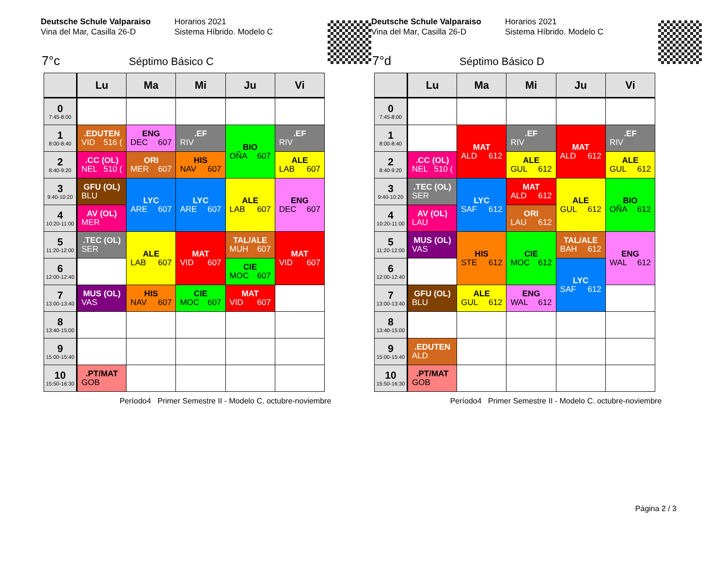Deutsche Schule Valparaiso
Vina del Mar, Casilla 26-D
Horarios 2021
Sistema Híbrido. Modelo C
7°c Séptimo Básico C
| | Lu | Ma | Mi | Ju | Vi |
| --- | --- | --- | --- | --- | --- |
| 0 7:45-8:00 | | | | | |
| 1 8:00-8:40 | .EDUTEN VID 516 ( | ENG DEC 607 | .EF RIV | BIO OÑA 607 | .EF RIV |
| 2 8:40-9:20 | .CC (OL) NEL 510 ( | ORI MER 607 | HIS NAV 607 | | ALE LAB 607 |
| 3 9:40-10:20 | GFU (OL) BLU | LYC ARE 607 | LYC ARE 607 | ALE LAB 607 | ENG DEC 607 |
| 4 10:20-11:00 | AV (OL) MER | | | | |
| 5 11:20-12:00 | .TEC (OL) SER | ALE LAB 607 | MAT VID 607 | TAL/ALE MUH 607 | MAT VID 607 |
| 6 12:00-12:40 | | | | CIE MOC 607 | |
| 7 13:00-13:40 | MUS (OL) VAS | HIS NAV 607 | CIE MOC 607 | MAT VID 607 | |
| 8 13:40-15:00 | | | | | |
| 9 15:00-15:40 | | | | | |
| 10 15:50-16:30 | .PT/MAT GOB | | | | |
Período4 Primer Semestre II - Modelo C. octubre-noviembre
Deutsche Schule Valparaiso
Vina del Mar, Casilla 26-D
Horarios 2021
Sistema Híbrido. Modelo C
7°d Séptimo Básico D
| | Lu | Ma | Mi | Ju | Vi |
| --- | --- | --- | --- | --- | --- |
| 0 7:45-8:00 | | | | | |
| 1 8:00-8:40 | | MAT ALD 612 | .EF RIV | MAT ALD 612 | .EF RIV |
| 2 8:40-9:20 | .CC (OL) NEL 510 ( | | ALE GUL 612 | | ALE GUL 612 |
| 3 9:40-10:20 | .TEC (OL) SER | LYC SAF 612 | MAT ALD 612 | ALE GUL 612 | BIO OÑA 612 |
| 4 10:20-11:00 | AV (OL) LAU | | ORI LAU 612 | | |
| 5 11:20-12:00 | MUS (OL) VAS | HIS STE 612 | CIE MOC 612 | TAL/ALE BAH 612 | ENG WAL 612 |
| 6 12:00-12:40 | | | | LYC SAF 612 | |
| 7 13:00-13:40 | GFU (OL) BLU | ALE GUL 612 | ENG WAL 612 | | |
| 8 13:40-15:00 | | | | | |
| 9 15:00-15:40 | .EDUTEN ALD | | | | |
| 10 15:50-16:30 | .PT/MAT GOB | | | | |
Período4 Primer Semestre II - Modelo C. octubre-noviembre
Página 2 / 3